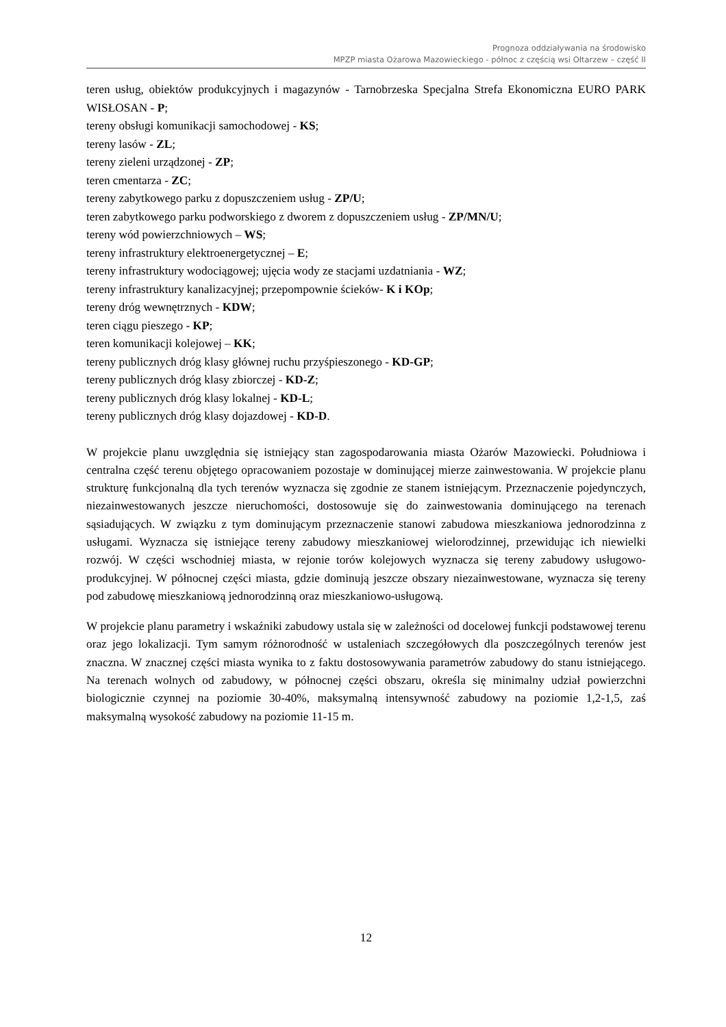Prognoza oddziaływania na środowisko
MPZP miasta Ożarowa Mazowieckiego - północ z częścią wsi Ołtarzew – część II
teren usług, obiektów produkcyjnych i magazynów - Tarnobrzeska Specjalna Strefa Ekonomiczna EURO PARK WISŁOSAN - P;
tereny obsługi komunikacji samochodowej - KS;
tereny lasów - ZL;
tereny zieleni urządzonej - ZP;
teren cmentarza - ZC;
tereny zabytkowego parku z dopuszczeniem usług - ZP/U;
teren zabytkowego parku podworskiego z dworem z dopuszczeniem usług - ZP/MN/U;
tereny wód powierzchniowych – WS;
tereny infrastruktury elektroenergetycznej – E;
tereny infrastruktury wodociągowej; ujęcia wody ze stacjami uzdatniania - WZ;
tereny infrastruktury kanalizacyjnej; przepompownie ścieków- K i KOp;
tereny dróg wewnętrznych - KDW;
teren ciągu pieszego - KP;
teren komunikacji kolejowej – KK;
tereny publicznych dróg klasy głównej ruchu przyśpieszonego - KD-GP;
tereny publicznych dróg klasy zbiorczej - KD-Z;
tereny publicznych dróg klasy lokalnej - KD-L;
tereny publicznych dróg klasy dojazdowej - KD-D.
W projekcie planu uwzględnia się istniejący stan zagospodarowania miasta Ożarów Mazowiecki. Południowa i centralna część terenu objętego opracowaniem pozostaje w dominującej mierze zainwestowania. W projekcie planu strukturę funkcjonalną dla tych terenów wyznacza się zgodnie ze stanem istniejącym. Przeznaczenie pojedynczych, niezainwestowanych jeszcze nieruchomości, dostosowuje się do zainwestowania dominującego na terenach sąsiadujących. W związku z tym dominującym przeznaczenie stanowi zabudowa mieszkaniowa jednorodzinna z usługami. Wyznacza się istniejące tereny zabudowy mieszkaniowej wielorodzinnej, przewidując ich niewielki rozwój. W części wschodniej miasta, w rejonie torów kolejowych wyznacza się tereny zabudowy usługowo-produkcyjnej. W północnej części miasta, gdzie dominują jeszcze obszary niezainwestowane, wyznacza się tereny pod zabudowę mieszkaniową jednorodzinną oraz mieszkaniowo-usługową.
W projekcie planu parametry i wskaźniki zabudowy ustala się w zależności od docelowej funkcji podstawowej terenu oraz jego lokalizacji. Tym samym różnorodność w ustaleniach szczegółowych dla poszczególnych terenów jest znaczna. W znacznej części miasta wynika to z faktu dostosowywania parametrów zabudowy do stanu istniejącego. Na terenach wolnych od zabudowy, w północnej części obszaru, określa się minimalny udział powierzchni biologicznie czynnej na poziomie 30-40%, maksymalną intensywność zabudowy na poziomie 1,2-1,5, zaś maksymalną wysokość zabudowy na poziomie 11-15 m.
12